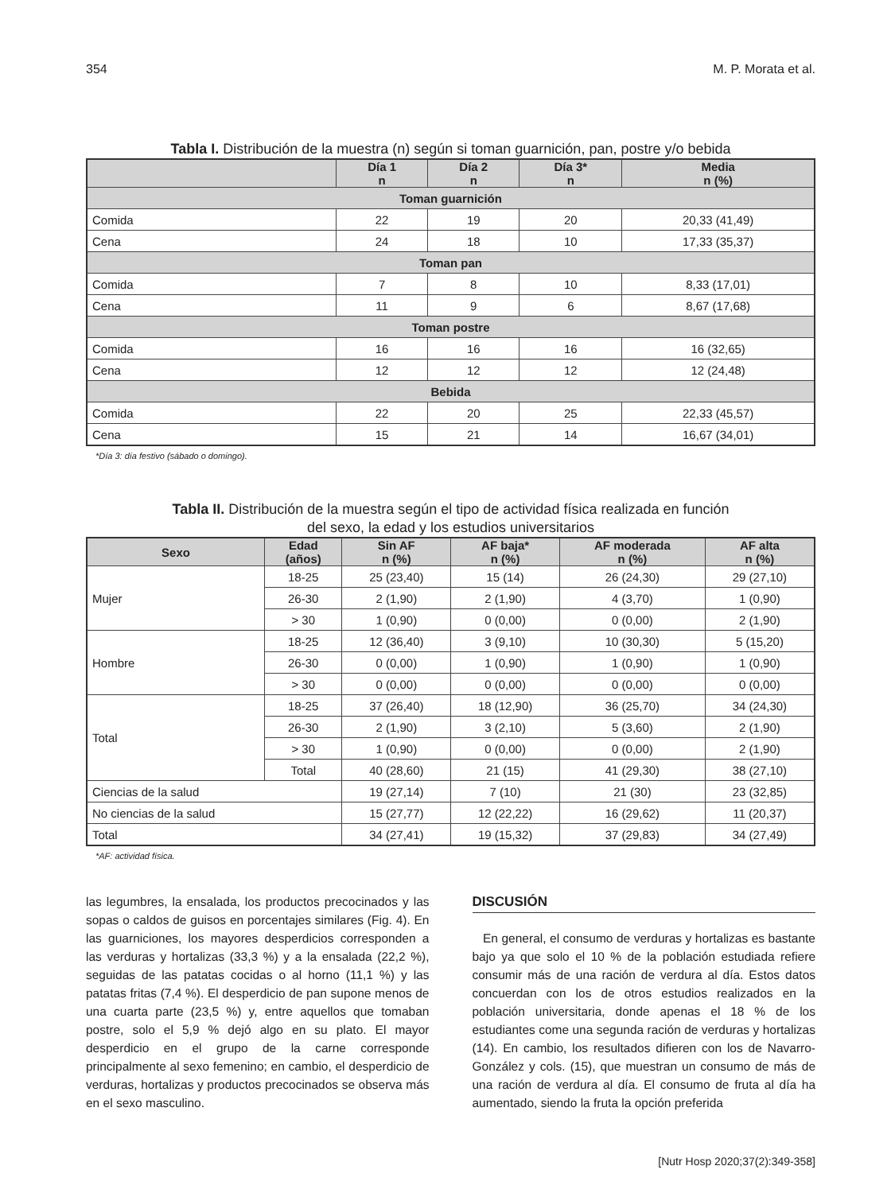354 M. P. Morata et al.
Tabla I. Distribución de la muestra (n) según si toman guarnición, pan, postre y/o bebida
| | Día 1 n | Día 2 n | Día 3* n | Media n (%) |
| --- | --- | --- | --- | --- |
| Toman guarnición | | | | |
| Comida | 22 | 19 | 20 | 20,33 (41,49) |
| Cena | 24 | 18 | 10 | 17,33 (35,37) |
| Toman pan | | | | |
| Comida | 7 | 8 | 10 | 8,33 (17,01) |
| Cena | 11 | 9 | 6 | 8,67 (17,68) |
| Toman postre | | | | |
| Comida | 16 | 16 | 16 | 16 (32,65) |
| Cena | 12 | 12 | 12 | 12 (24,48) |
| Bebida | | | | |
| Comida | 22 | 20 | 25 | 22,33 (45,57) |
| Cena | 15 | 21 | 14 | 16,67 (34,01) |
*Día 3: día festivo (sábado o domingo).
Tabla II. Distribución de la muestra según el tipo de actividad física realizada en función
del sexo, la edad y los estudios universitarios
| Sexo | Edad (años) | Sin AF n (%) | AF baja* n (%) | AF moderada n (%) | AF alta n (%) |
| --- | --- | --- | --- | --- | --- |
| Mujer | 18-25 | 25 (23,40) | 15 (14) | 26 (24,30) | 29 (27,10) |
| | 26-30 | 2 (1,90) | 2 (1,90) | 4 (3,70) | 1 (0,90) |
| | > 30 | 1 (0,90) | 0 (0,00) | 0 (0,00) | 2 (1,90) |
| Hombre | 18-25 | 12 (36,40) | 3 (9,10) | 10 (30,30) | 5 (15,20) |
| | 26-30 | 0 (0,00) | 1 (0,90) | 1 (0,90) | 1 (0,90) |
| | > 30 | 0 (0,00) | 0 (0,00) | 0 (0,00) | 0 (0,00) |
| Total | 18-25 | 37 (26,40) | 18 (12,90) | 36 (25,70) | 34 (24,30) |
| | 26-30 | 2 (1,90) | 3 (2,10) | 5 (3,60) | 2 (1,90) |
| | > 30 | 1 (0,90) | 0 (0,00) | 0 (0,00) | 2 (1,90) |
| | Total | 40 (28,60) | 21 (15) | 41 (29,30) | 38 (27,10) |
| Ciencias de la salud | | 19 (27,14) | 7 (10) | 21 (30) | 23 (32,85) |
| No ciencias de la salud | | 15 (27,77) | 12 (22,22) | 16 (29,62) | 11 (20,37) |
| Total | | 34 (27,41) | 19 (15,32) | 37 (29,83) | 34 (27,49) |
*AF: actividad física.
las legumbres, la ensalada, los productos precocinados y las sopas o caldos de guisos en porcentajes similares (Fig. 4). En las guarniciones, los mayores desperdicios corresponden a las verduras y hortalizas (33,3 %) y a la ensalada (22,2 %), seguidas de las patatas cocidas o al horno (11,1 %) y las patatas fritas (7,4 %). El desperdicio de pan supone menos de una cuarta parte (23,5 %) y, entre aquellos que tomaban postre, solo el 5,9 % dejó algo en su plato. El mayor desperdicio en el grupo de la carne corresponde principalmente al sexo femenino; en cambio, el desperdicio de verduras, hortalizas y productos precocinados se observa más en el sexo masculino.
DISCUSIÓN
En general, el consumo de verduras y hortalizas es bastante bajo ya que solo el 10 % de la población estudiada refiere consumir más de una ración de verdura al día. Estos datos concuerdan con los de otros estudios realizados en la población universitaria, donde apenas el 18 % de los estudiantes come una segunda ración de verduras y hortalizas (14). En cambio, los resultados difieren con los de Navarro-González y cols. (15), que muestran un consumo de más de una ración de verdura al día. El consumo de fruta al día ha aumentado, siendo la fruta la opción preferida
[Nutr Hosp 2020;37(2):349-358]